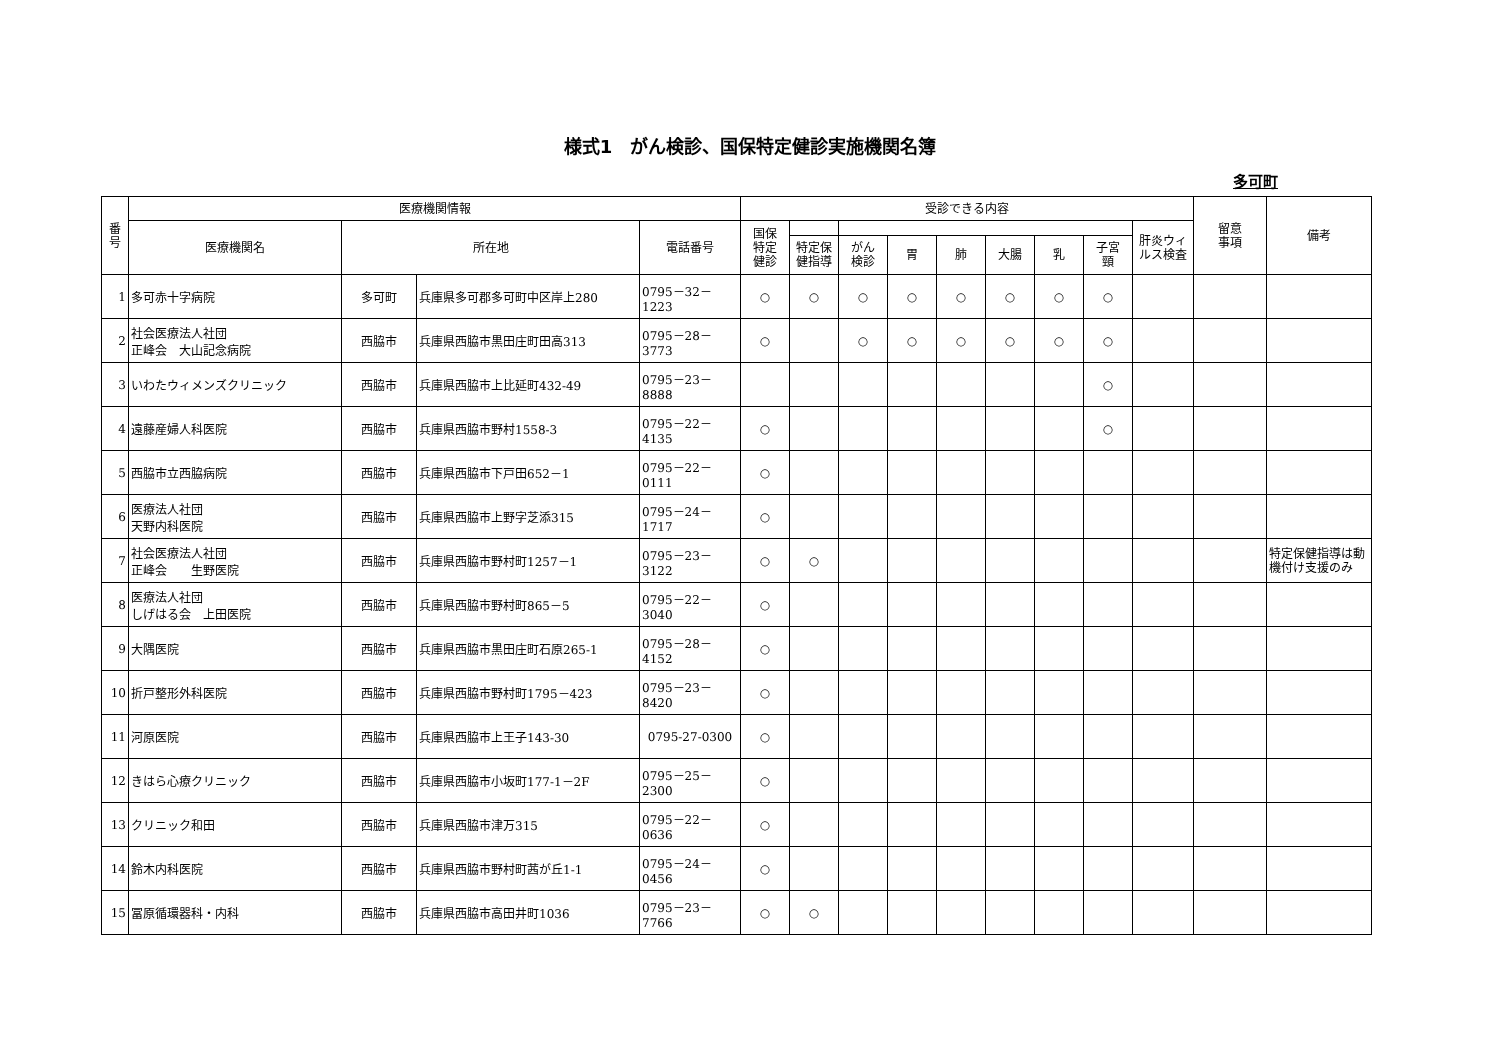様式1　がん検診、国保特定健診実施機関名簿
多可町
| 番 号 | 医療機関情報 | | | | 受診できる内容 | | | | | | | | | 留意 事項 | 備考 |
| --- | --- | --- | --- | --- | --- | --- | --- | --- | --- | --- | --- | --- | --- | --- | --- |
| | 医療機関名 | 所在地 | | 電話番号 | 国保 特定 健診 | | | | | | | | 肝炎ウィ ルス検査 | | |
| | | | | | | 特定保 健指導 | がん 検診 | 胃 | 肺 | 大腸 | 乳 | 子宮 頸 | | | |
| 1 | 多可赤十字病院 | 多可町 | 兵庫県多可郡多可町中区岸上280 | 0795－32－1223 | ○ | ○ | ○ | ○ | ○ | ○ | ○ | ○ | | | |
| 2 | 社会医療法人社団 正峰会 大山記念病院 | 西脇市 | 兵庫県西脇市黒田庄町田高313 | 0795－28－3773 | ○ | | ○ | ○ | ○ | ○ | ○ | ○ | | | |
| 3 | いわたウィメンズクリニック | 西脇市 | 兵庫県西脇市上比延町432-49 | 0795－23－8888 | | | | | | | | ○ | | | |
| 4 | 遠藤産婦人科医院 | 西脇市 | 兵庫県西脇市野村1558-3 | 0795－22－4135 | ○ | | | | | | | ○ | | | |
| 5 | 西脇市立西脇病院 | 西脇市 | 兵庫県西脇市下戸田652－1 | 0795－22－0111 | ○ | | | | | | | | | | |
| 6 | 医療法人社団 天野内科医院 | 西脇市 | 兵庫県西脇市上野字芝添315 | 0795－24－1717 | ○ | | | | | | | | | | |
| 7 | 社会医療法人社団 正峰会 生野医院 | 西脇市 | 兵庫県西脇市野村町1257－1 | 0795－23－3122 | ○ | ○ | | | | | | | | | 特定保健指導は動機付け支援のみ |
| 8 | 医療法人社団 しげはる会 上田医院 | 西脇市 | 兵庫県西脇市野村町865－5 | 0795－22－3040 | ○ | | | | | | | | | | |
| 9 | 大隅医院 | 西脇市 | 兵庫県西脇市黒田庄町石原265-1 | 0795－28－4152 | ○ | | | | | | | | | | |
| 10 | 折戸整形外科医院 | 西脇市 | 兵庫県西脇市野村町1795－423 | 0795－23－8420 | ○ | | | | | | | | | | |
| 11 | 河原医院 | 西脇市 | 兵庫県西脇市上王子143-30 | 0795-27-0300 | ○ | | | | | | | | | | |
| 12 | きはら心療クリニック | 西脇市 | 兵庫県西脇市小坂町177-1－2F | 0795－25－2300 | ○ | | | | | | | | | | |
| 13 | クリニック和田 | 西脇市 | 兵庫県西脇市津万315 | 0795－22－0636 | ○ | | | | | | | | | | |
| 14 | 鈴木内科医院 | 西脇市 | 兵庫県西脇市野村町茜が丘1-1 | 0795－24－0456 | ○ | | | | | | | | | | |
| 15 | 冨原循環器科・内科 | 西脇市 | 兵庫県西脇市高田井町1036 | 0795－23－7766 | ○ | ○ | | | | | | | | | |